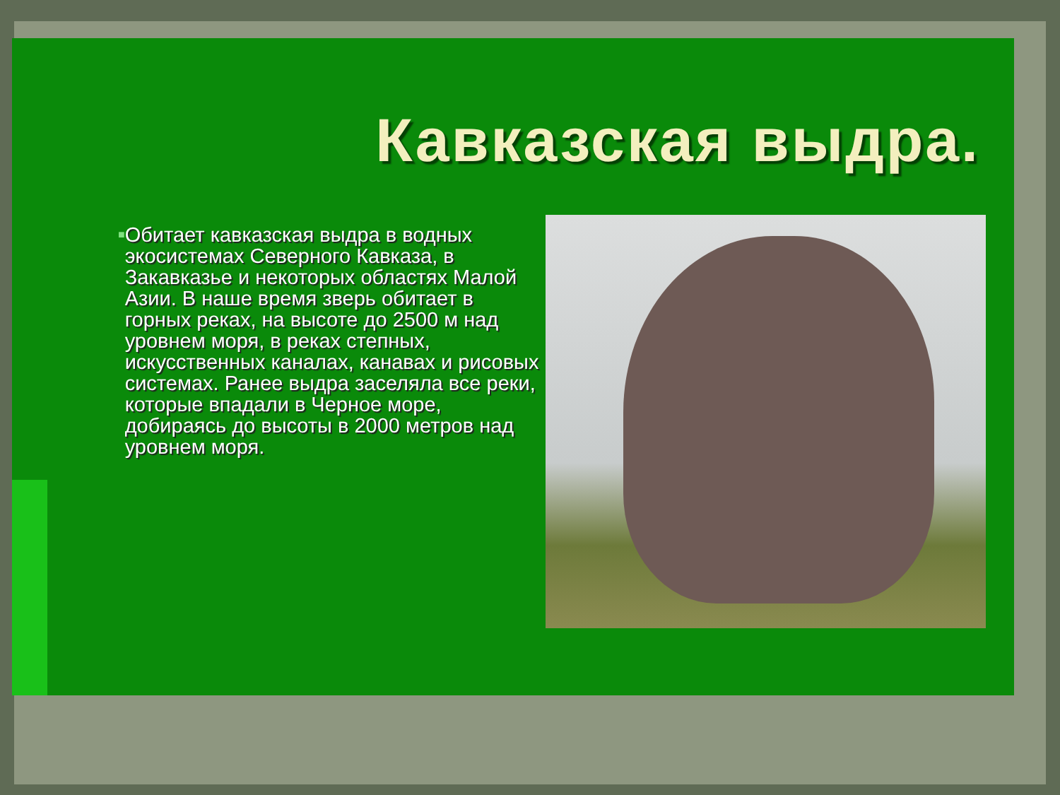Кавказская выдра.
■
Обитает кавказская выдра в водных экосистемах Северного Кавказа, в Закавказье и некоторых областях Малой Азии. В наше время зверь обитает в горных реках, на высоте до 2500 м над уровнем моря, в реках степных, искусственных каналах, канавах и рисовых системах. Ранее выдра заселяла все реки, которые впадали в Черное море, добираясь до высоты в 2000 метров над уровнем моря.